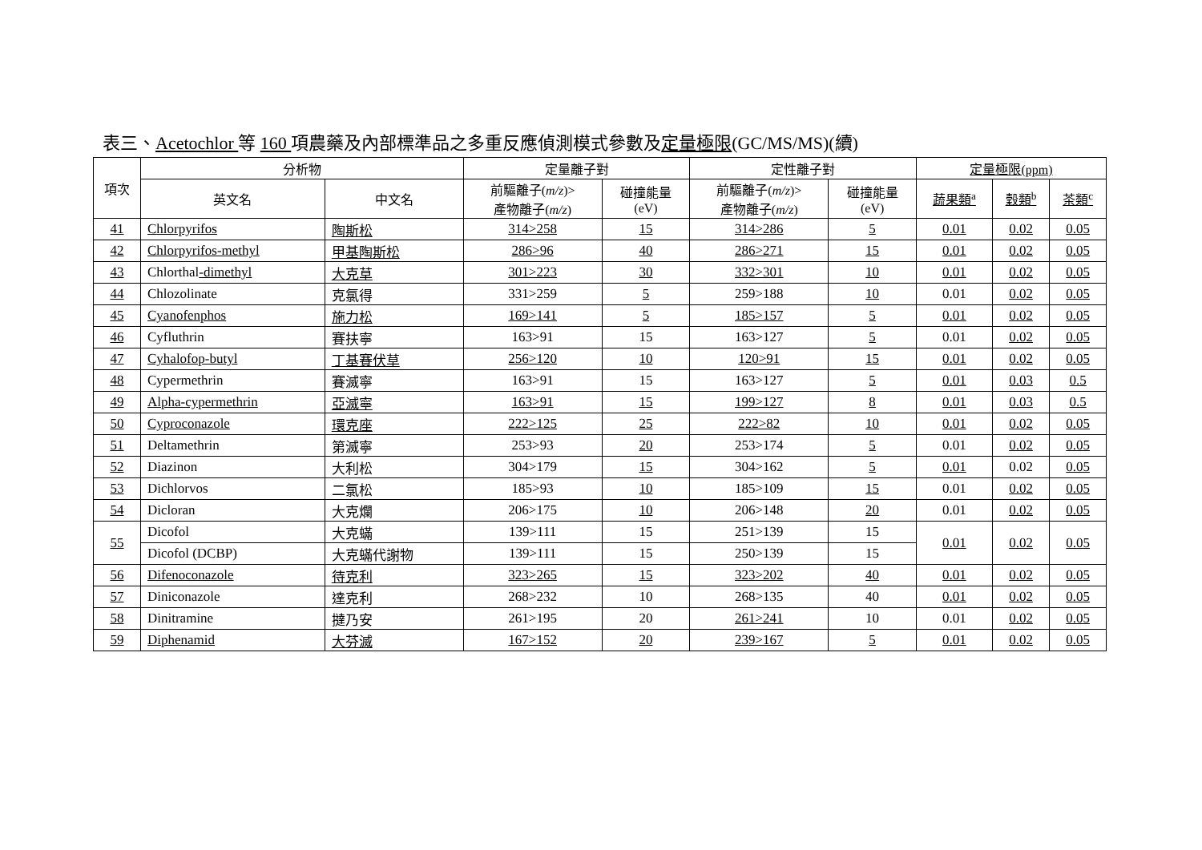表三、Acetochlor 等 160 項農藥及內部標準品之多重反應偵測模式參數及定量極限(GC/MS/MS)(續)
| 項次 | 分析物 | | 定量離子對 | | 定性離子對 | | 定量極限(ppm) | | |
| --- | --- | --- | --- | --- | --- | --- | --- | --- | --- |
| | 英文名 | 中文名 | 前驅離子( m/z )> 產物離子( m/z ) | 碰撞能量 (eV) | 前驅離子( m/z )> 產物離子( m/z ) | 碰撞能量 (eV) | 蔬果類<sup>a</sup> | 穀類<sup>b</sup> | 茶類<sup>c</sup> |
| 41 | Chlorpyrifos | 陶斯松 | 314>258 | 15 | 314>286 | 5 | 0.01 | 0.02 | 0.05 |
| 42 | Chlorpyrifos-methyl | 甲基陶斯松 | 286>96 | 40 | 286>271 | 15 | 0.01 | 0.02 | 0.05 |
| 43 | Chlorthal -dimethyl | 大克草 | 301>223 | 30 | 332>301 | 10 | 0.01 | 0.02 | 0.05 |
| 44 | Chlozolinate | 克氯得 | 331>259 | 5 | 259>188 | 10 | 0.01 | 0.02 | 0.05 |
| 45 | Cyanofenphos | 施力松 | 169>141 | 5 | 185>157 | 5 | 0.01 | 0.02 | 0.05 |
| 46 | Cyfluthrin | 賽扶寧 | 163>91 | 15 | 163>127 | 5 | 0.01 | 0.02 | 0.05 |
| 47 | Cyhalofop-butyl | 丁基賽伏草 | 256>120 | 10 | 120>91 | 15 | 0.01 | 0.02 | 0.05 |
| 48 | Cypermethrin | 賽滅寧 | 163>91 | 15 | 163>127 | 5 | 0.01 | 0.03 | 0.5 |
| 49 | Alpha-cypermethrin | 亞滅寧 | 163>91 | 15 | 199>127 | 8 | 0.01 | 0.03 | 0.5 |
| 50 | Cyproconazole | 環克座 | 222>125 | 25 | 222>82 | 10 | 0.01 | 0.02 | 0.05 |
| 51 | Deltamethrin | 第滅寧 | 253>93 | 20 | 253>174 | 5 | 0.01 | 0.02 | 0.05 |
| 52 | Diazinon | 大利松 | 304>179 | 15 | 304>162 | 5 | 0.01 | 0.02 | 0.05 |
| 53 | Dichlorvos | 二氯松 | 185>93 | 10 | 185>109 | 15 | 0.01 | 0.02 | 0.05 |
| 54 | Dicloran | 大克爛 | 206>175 | 10 | 206>148 | 20 | 0.01 | 0.02 | 0.05 |
| 55 | Dicofol | 大克蟎 | 139>111 | 15 | 251>139 | 15 | 0.01 | 0.02 | 0.05 |
| | Dicofol (DCBP) | 大克蟎代謝物 | 139>111 | 15 | 250>139 | 15 | | | |
| 56 | Difenoconazole | 待克利 | 323>265 | 15 | 323>202 | 40 | 0.01 | 0.02 | 0.05 |
| 57 | Diniconazole | 達克利 | 268>232 | 10 | 268>135 | 40 | 0.01 | 0.02 | 0.05 |
| 58 | Dinitramine | 撻乃安 | 261>195 | 20 | 261>241 | 10 | 0.01 | 0.02 | 0.05 |
| 59 | Diphenamid | 大芬滅 | 167>152 | 20 | 239>167 | 5 | 0.01 | 0.02 | 0.05 |